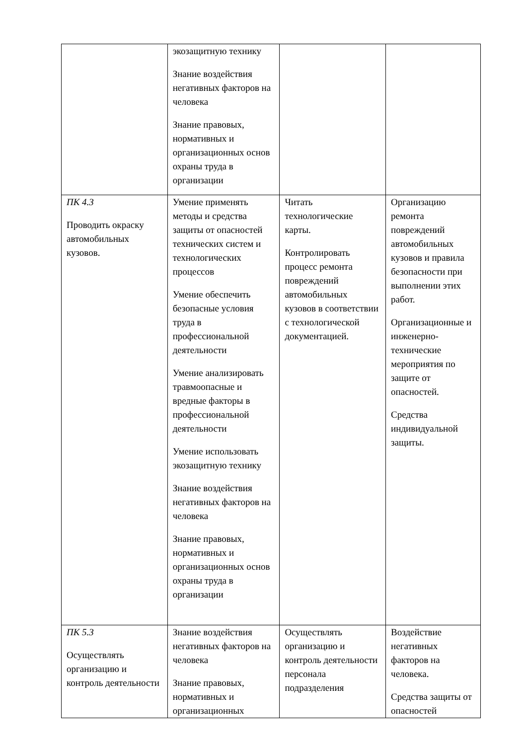| | экозащитную технику Знание воздействия негативных факторов на человека Знание правовых, нормативных и организационных основ охраны труда в организации | | |
| ПК 4.3 Проводить окраску автомобильных кузовов. | Умение применять методы и средства защиты от опасностей технических систем и технологических процессов Умение обеспечить безопасные условия труда в профессиональной деятельности Умение анализировать травмоопасные и вредные факторы в профессиональной деятельности Умение использовать экозащитную технику Знание воздействия негативных факторов на человека Знание правовых, нормативных и организационных основ охраны труда в организации | Читать технологические карты. Контролировать процесс ремонта повреждений автомобильных кузовов в соответствии с технологической документацией. | Организацию ремонта повреждений автомобильных кузовов и правила безопасности при выполнении этих работ. Организационные и инженерно-технические мероприятия по защите от опасностей. Средства индивидуальной защиты. |
| ПК 5.3 Осуществлять организацию и контроль деятельности | Знание воздействия негативных факторов на человека Знание правовых, нормативных и организационных | Осуществлять организацию и контроль деятельности персонала подразделения | Воздействие негативных факторов на человека. Средства защиты от опасностей |